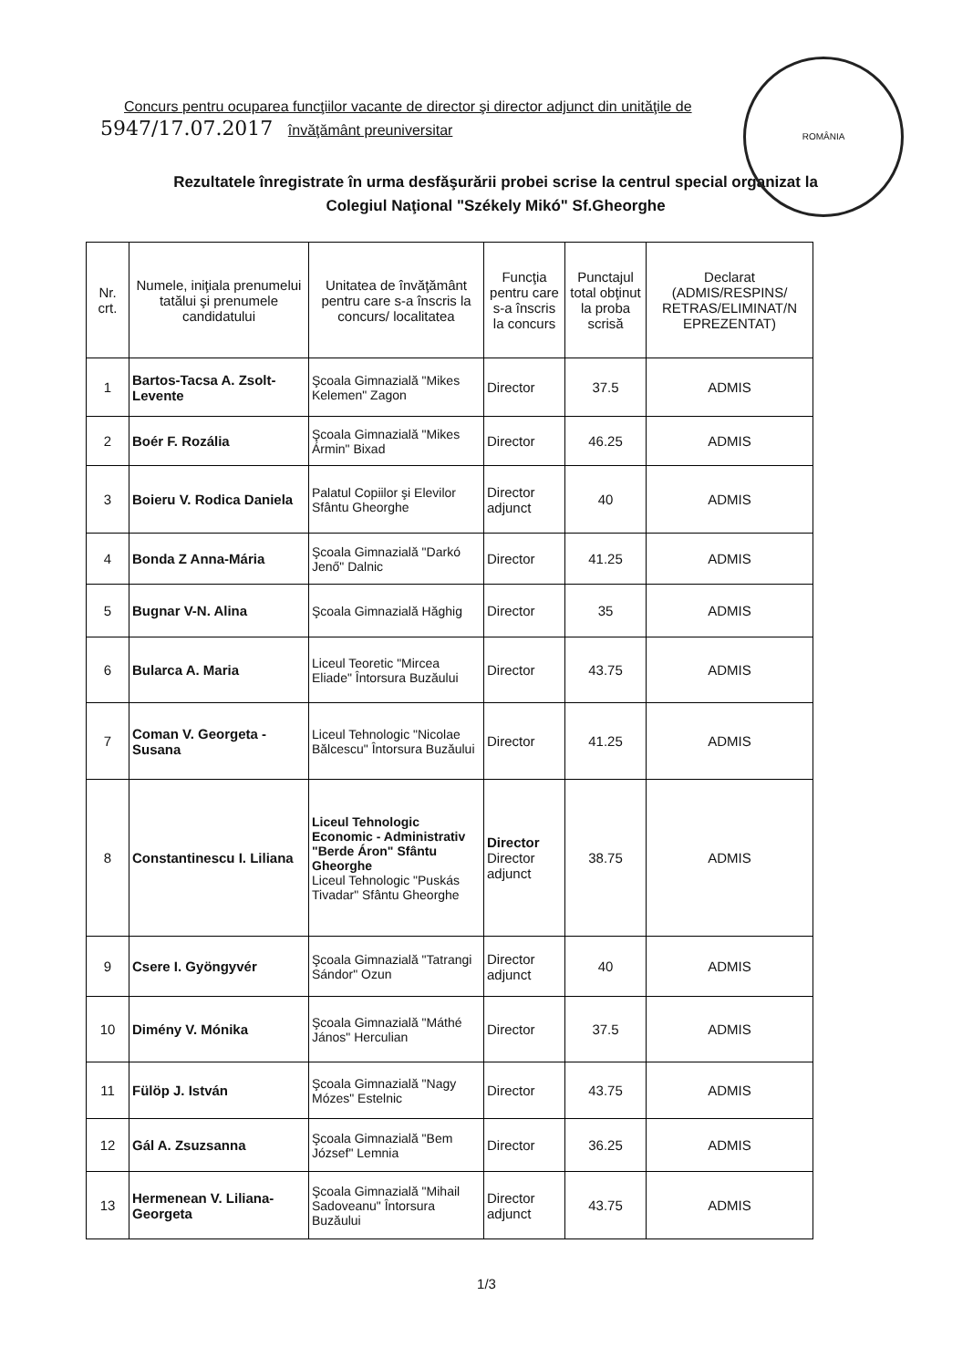ROMÂNIA
Concurs pentru ocuparea funcţiilor vacante de director şi director adjunct din unităţile de
5947/17.07.2017 învăţământ preuniversitar
Rezultatele înregistrate în urma desfăşurării probei scrise la centrul special organizat la
Colegiul Naţional "Székely Mikó" Sf.Gheorghe
| Nr. crt. | Numele, iniţiala prenumelui tatălui şi prenumele candidatului | Unitatea de învăţământ pentru care s-a înscris la concurs/ localitatea | Funcţia pentru care s-a înscris la concurs | Punctajul total obţinut la proba scrisă | Declarat (ADMIS/RESPINS/ RETRAS/ELIMINAT/N EPREZENTAT) |
| --- | --- | --- | --- | --- | --- |
| 1 | Bartos-Tacsa A. Zsolt-Levente | Şcoala Gimnazială "Mikes Kelemen" Zagon | Director | 37.5 | ADMIS |
| 2 | Boér F. Rozália | Şcoala Gimnazială "Mikes Ármin" Bixad | Director | 46.25 | ADMIS |
| 3 | Boieru V. Rodica Daniela | Palatul Copiilor şi Elevilor Sfântu Gheorghe | Director adjunct | 40 | ADMIS |
| 4 | Bonda Z Anna-Mária | Şcoala Gimnazială "Darkó Jenő" Dalnic | Director | 41.25 | ADMIS |
| 5 | Bugnar V-N. Alina | Şcoala Gimnazială Hăghig | Director | 35 | ADMIS |
| 6 | Bularca A. Maria | Liceul Teoretic "Mircea Eliade" Întorsura Buzăului | Director | 43.75 | ADMIS |
| 7 | Coman V. Georgeta - Susana | Liceul Tehnologic "Nicolae Bălcescu" Întorsura Buzăului | Director | 41.25 | ADMIS |
| 8 | Constantinescu I. Liliana | Liceul Tehnologic Economic - Administrativ "Berde Áron" Sfântu Gheorghe Liceul Tehnologic "Puskás Tivadar" Sfântu Gheorghe | Director Director adjunct | 38.75 | ADMIS |
| 9 | Csere I. Gyöngyvér | Şcoala Gimnazială "Tatrangi Sándor" Ozun | Director adjunct | 40 | ADMIS |
| 10 | Dimény V. Mónika | Şcoala Gimnazială "Máthé János" Herculian | Director | 37.5 | ADMIS |
| 11 | Fülöp J. István | Şcoala Gimnazială "Nagy Mózes" Estelnic | Director | 43.75 | ADMIS |
| 12 | Gál A. Zsuzsanna | Şcoala Gimnazială "Bem József" Lemnia | Director | 36.25 | ADMIS |
| 13 | Hermenean V. Liliana-Georgeta | Şcoala Gimnazială "Mihail Sadoveanu" Întorsura Buzăului | Director adjunct | 43.75 | ADMIS |
1/3